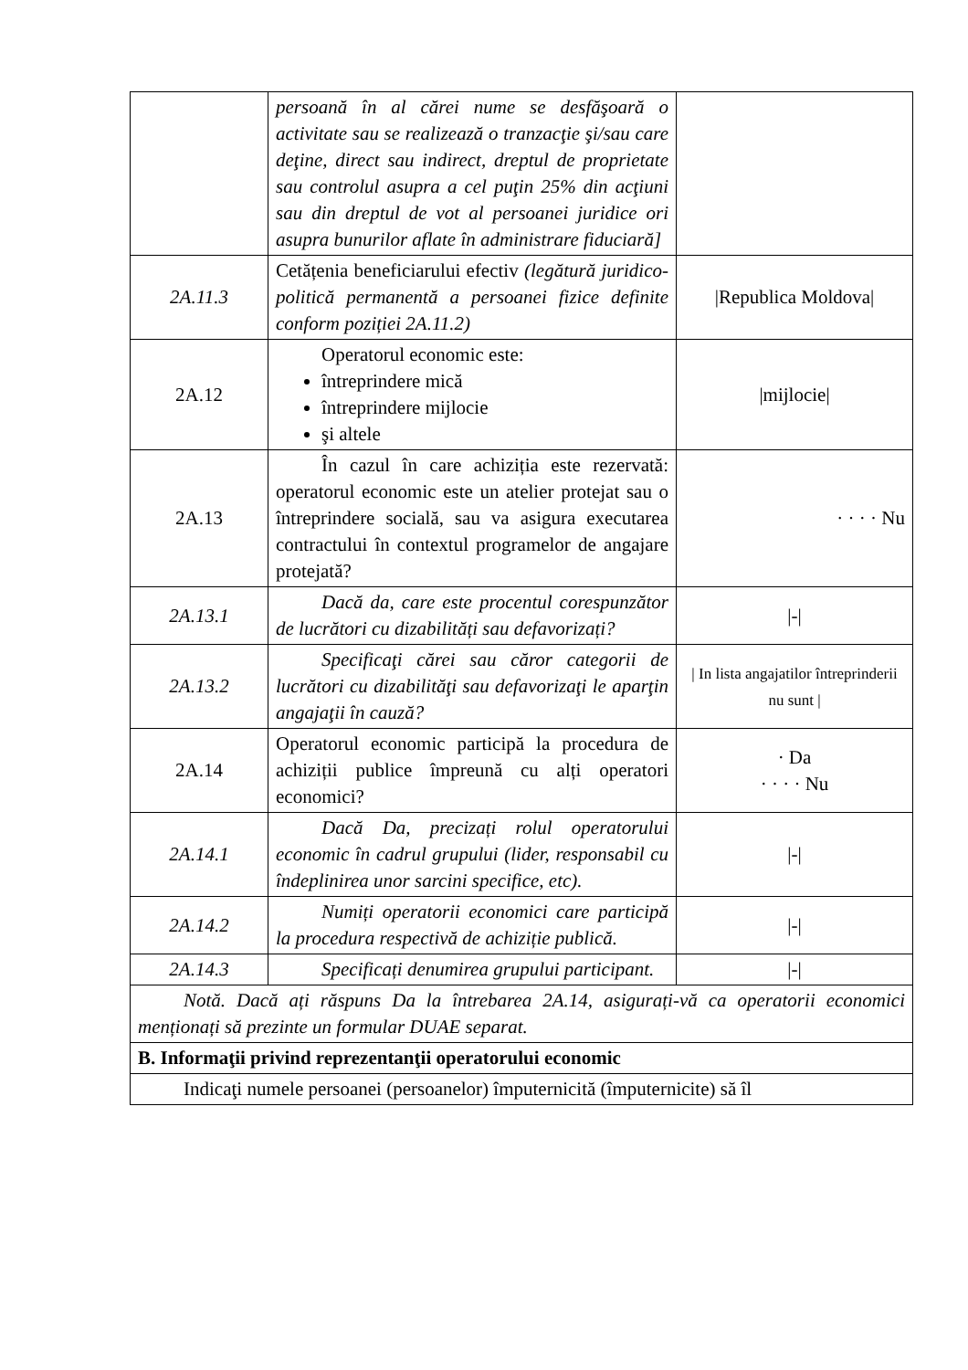| | persoană în al cărei nume se desfăşoară o activitate sau se realizează o tranzacţie şi/sau care deţine, direct sau indirect, dreptul de proprietate sau controlul asupra a cel puţin 25% din acţiuni sau din dreptul de vot al persoanei juridice ori asupra bunurilor aflate în administrare fiduciară] | |
| 2A.11.3 | Cetățenia beneficiarului efectiv (legătură juridico-politică permanentă a persoanei fizice definite conform poziției 2A.11.2) | /Republica Moldova/ |
| 2A.12 | Operatorul economic este: întreprindere mică întreprindere mijlocie şi altele | /mijlocie/ |
| 2A.13 | În cazul în care achiziția este rezervată: operatorul economic este un atelier protejat sau o întreprindere socială, sau va asigura executarea contractului în contextul programelor de angajare protejată? | · · · · Nu |
| 2A.13.1 | Dacă da, care este procentul corespunzător de lucrători cu dizabilități sau defavorizați? | /-/ |
| 2A.13.2 | Specificaţi cărei sau căror categorii de lucrători cu dizabilităţi sau defavorizaţi le aparţin angajaţii în cauză? | / In lista angajatilor întreprinderii nu sunt / |
| 2A.14 | Operatorul economic participă la procedura de achiziții publice împreună cu alți operatori economici? | · Da · · · · Nu |
| 2A.14.1 | Dacă Da, precizați rolul operatorului economic în cadrul grupului (lider, responsabil cu îndeplinirea unor sarcini specifice, etc). | /-/ |
| 2A.14.2 | Numiți operatorii economici care participă la procedura respectivă de achiziție publică. | /-/ |
| 2A.14.3 | Specificați denumirea grupului participant. | /-/ |
| Notă. Dacă ați răspuns Da la întrebarea 2A.14, asigurați-vă ca operatorii economici menționați să prezinte un formular DUAE separat. | | |
| B. Informaţii privind reprezentanţii operatorului economic | | |
| Indicaţi numele persoanei (persoanelor) împuternicită (împuternicite) să îl | | |